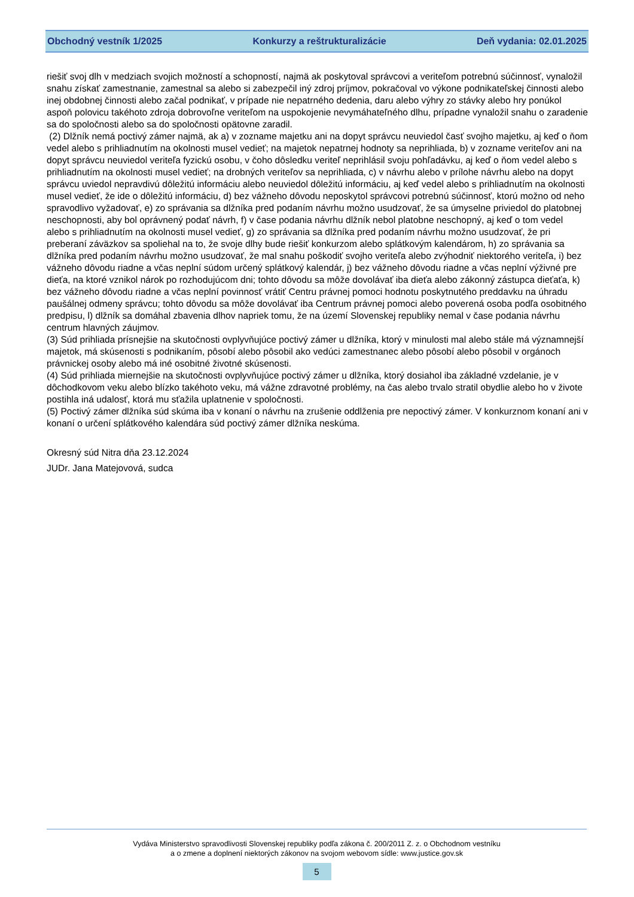Obchodný vestník 1/2025 Konkurzy a reštrukturalizácie Deň vydania: 02.01.2025
riešiť svoj dlh v medziach svojich možností a schopností, najmä ak poskytoval správcovi a veriteľom potrebnú súčinnosť, vynaložil snahu získať zamestnanie, zamestnal sa alebo si zabezpečil iný zdroj príjmov, pokračoval vo výkone podnikateľskej činnosti alebo inej obdobnej činnosti alebo začal podnikať, v prípade nie nepatrného dedenia, daru alebo výhry zo stávky alebo hry ponúkol aspoň polovicu takéhoto zdroja dobrovoľne veriteľom na uspokojenie nevymáhateľného dlhu, prípadne vynaložil snahu o zaradenie sa do spoločnosti alebo sa do spoločnosti opätovne zaradil.
(2) Dlžník nemá poctivý zámer najmä, ak a) v zozname majetku ani na dopyt správcu neuviedol časť svojho majetku, aj keď o ňom vedel alebo s prihliadnutím na okolnosti musel vedieť; na majetok nepatrnej hodnoty sa neprihliada, b) v zozname veriteľov ani na dopyt správcu neuviedol veriteľa fyzickú osobu, v čoho dôsledku veriteľ neprihlásil svoju pohľadávku, aj keď o ňom vedel alebo s prihliadnutím na okolnosti musel vedieť; na drobných veriteľov sa neprihliada, c) v návrhu alebo v prílohe návrhu alebo na dopyt správcu uviedol nepravdivú dôležitú informáciu alebo neuviedol dôležitú informáciu, aj keď vedel alebo s prihliadnutím na okolnosti musel vedieť, že ide o dôležitú informáciu, d) bez vážneho dôvodu neposkytol správcovi potrebnú súčinnosť, ktorú možno od neho spravodlivo vyžadovať, e) zo správania sa dlžníka pred podaním návrhu možno usudzovať, že sa úmyselne priviedol do platobnej neschopnosti, aby bol oprávnený podať návrh, f) v čase podania návrhu dlžník nebol platobne neschopný, aj keď o tom vedel alebo s prihliadnutím na okolnosti musel vedieť, g) zo správania sa dlžníka pred podaním návrhu možno usudzovať, že pri preberaní záväzkov sa spoliehal na to, že svoje dlhy bude riešiť konkurzom alebo splátkovým kalendárom, h) zo správania sa dlžníka pred podaním návrhu možno usudzovať, že mal snahu poškodiť svojho veriteľa alebo zvýhodniť niektorého veriteľa, i) bez vážneho dôvodu riadne a včas neplní súdom určený splátkový kalendár, j) bez vážneho dôvodu riadne a včas neplní výživné pre dieťa, na ktoré vznikol nárok po rozhodujúcom dni; tohto dôvodu sa môže dovolávať iba dieťa alebo zákonný zástupca dieťaťa, k) bez vážneho dôvodu riadne a včas neplní povinnosť vrátiť Centru právnej pomoci hodnotu poskytnutého preddavku na úhradu paušálnej odmeny správcu; tohto dôvodu sa môže dovolávať iba Centrum právnej pomoci alebo poverená osoba podľa osobitného predpisu, l) dlžník sa domáhal zbavenia dlhov napriek tomu, že na území Slovenskej republiky nemal v čase podania návrhu centrum hlavných záujmov.
(3) Súd prihliada prísnejšie na skutočnosti ovplyvňujúce poctivý zámer u dlžníka, ktorý v minulosti mal alebo stále má významnejší majetok, má skúsenosti s podnikaním, pôsobí alebo pôsobil ako vedúci zamestnanec alebo pôsobí alebo pôsobil v orgánoch právnickej osoby alebo má iné osobitné životné skúsenosti.
(4) Súd prihliada miernejšie na skutočnosti ovplyvňujúce poctivý zámer u dlžníka, ktorý dosiahol iba základné vzdelanie, je v dôchodkovom veku alebo blízko takéhoto veku, má vážne zdravotné problémy, na čas alebo trvalo stratil obydlie alebo ho v živote postihla iná udalosť, ktorá mu sťažila uplatnenie v spoločnosti.
(5) Poctivý zámer dlžníka súd skúma iba v konaní o návrhu na zrušenie oddlženia pre nepoctivý zámer. V konkurznom konaní ani v konaní o určení splátkového kalendára súd poctivý zámer dlžníka neskúma.
Okresný súd Nitra dňa 23.12.2024
JUDr. Jana Matejovová, sudca
Vydáva Ministerstvo spravodlivosti Slovenskej republiky podľa zákona č. 200/2011 Z. z. o Obchodnom vestníku
a o zmene a doplnení niektorých zákonov na svojom webovom sídle: www.justice.gov.sk
5